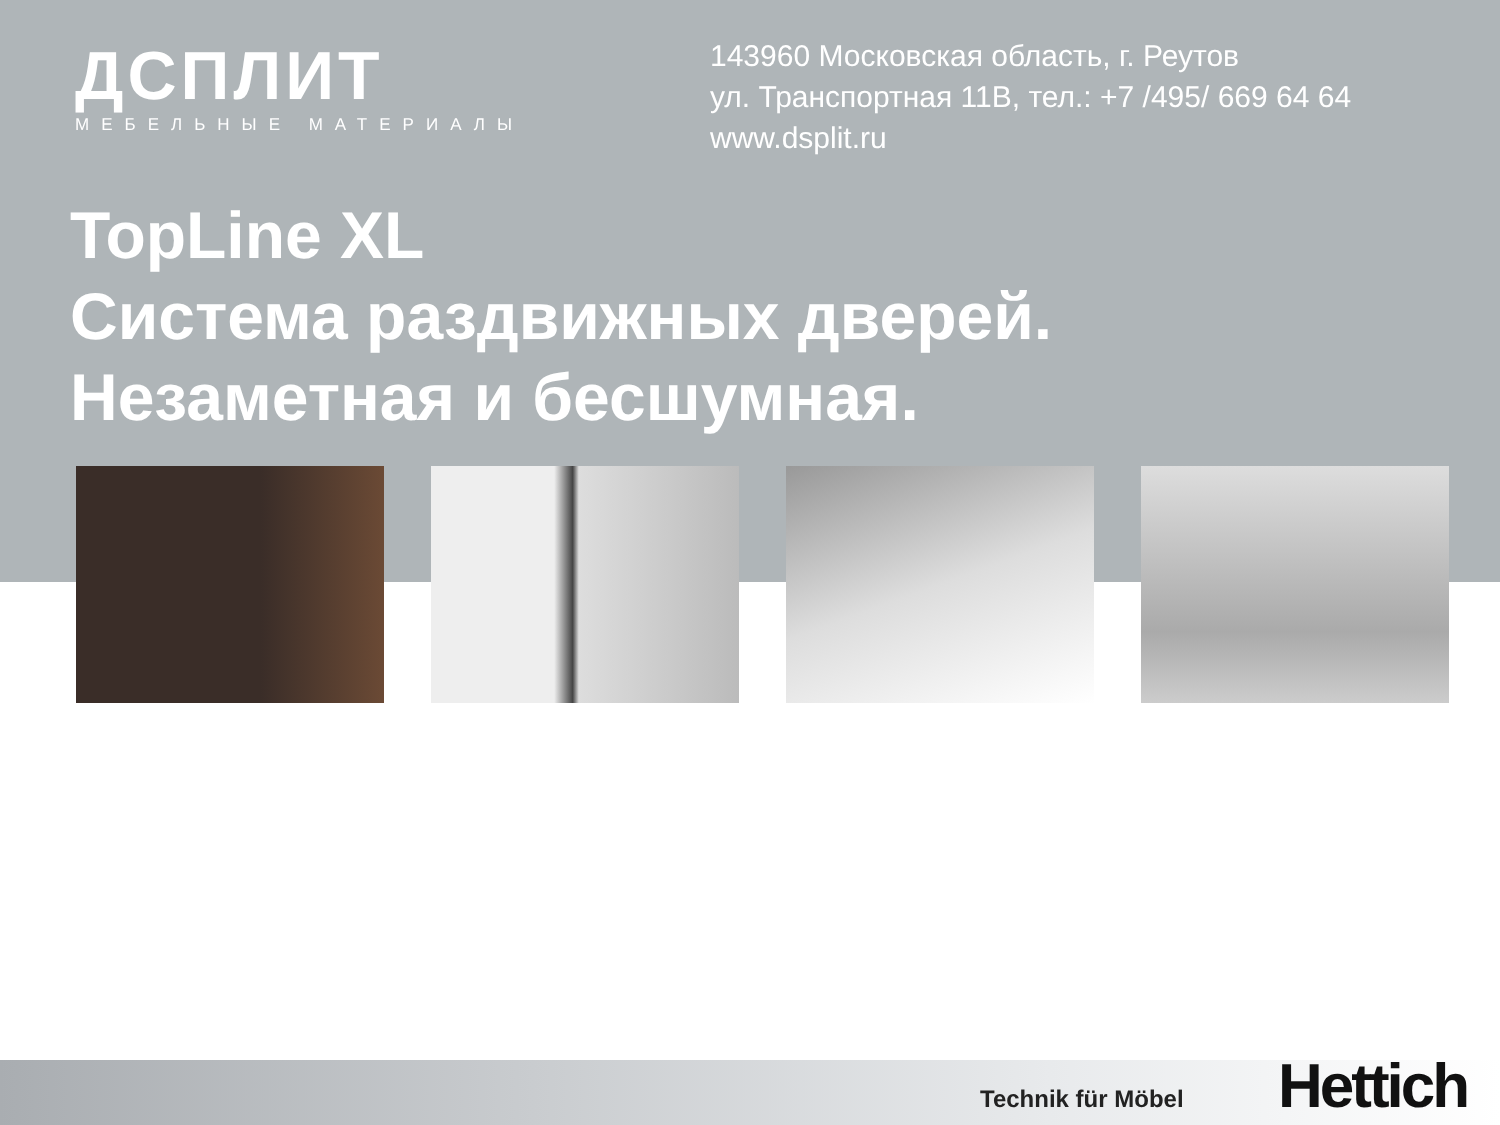ДСПЛИТ
МЕБЕЛЬНЫЕ МАТЕРИАЛЫ
143960 Московская область, г. Реутов
ул. Транспортная 11В, тел.: +7 /495/ 669 64 64
www.dsplit.ru
TopLine XL
Система раздвижных дверей.
Незаметная и бесшумная.
Technik für Möbel Hettich